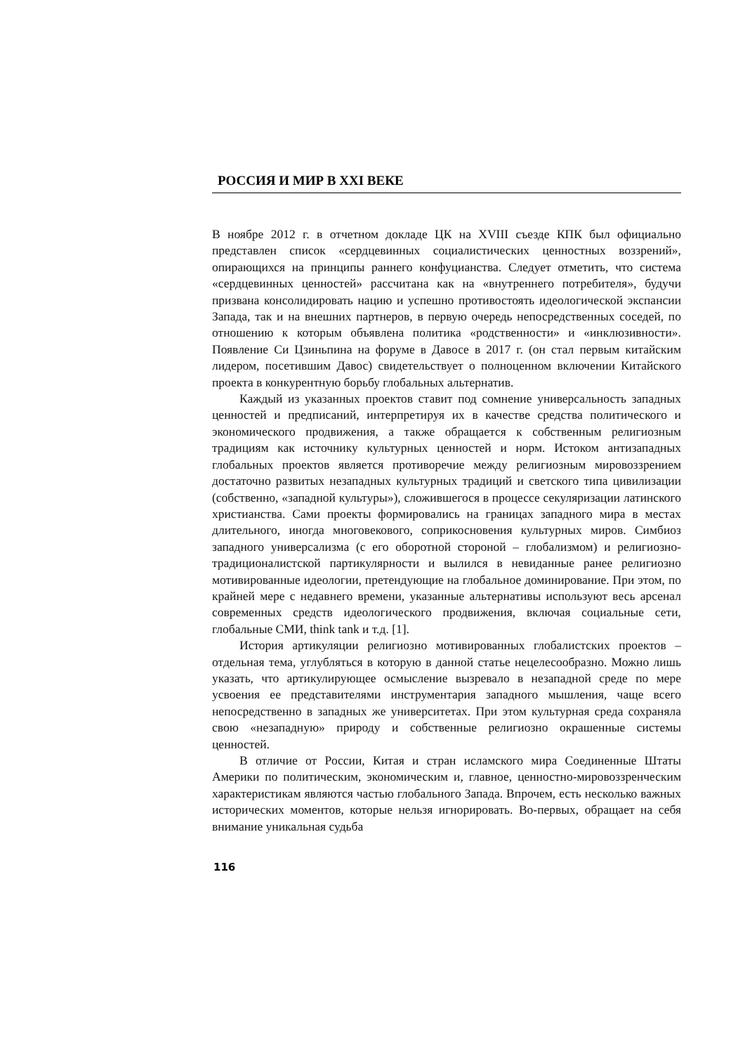РОССИЯ И МИР В XXI ВЕКЕ
В ноябре 2012 г. в отчетном докладе ЦК на XVIII съезде КПК был официально представлен список «сердцевинных социалистических ценностных воззрений», опирающихся на принципы раннего конфуцианства. Следует отметить, что система «сердцевинных ценностей» рассчитана как на «внутреннего потребителя», будучи призвана консолидировать нацию и успешно противостоять идеологической экспансии Запада, так и на внешних партнеров, в первую очередь непосредственных соседей, по отношению к которым объявлена политика «родственности» и «инклюзивности». Появление Си Цзиньпина на форуме в Давосе в 2017 г. (он стал первым китайским лидером, посетившим Давос) свидетельствует о полноценном включении Китайского проекта в конкурентную борьбу глобальных альтернатив.
Каждый из указанных проектов ставит под сомнение универсальность западных ценностей и предписаний, интерпретируя их в качестве средства политического и экономического продвижения, а также обращается к собственным религиозным традициям как источнику культурных ценностей и норм. Истоком антизападных глобальных проектов является противоречие между религиозным мировоззрением достаточно развитых незападных культурных традиций и светского типа цивилизации (собственно, «западной культуры»), сложившегося в процессе секуляризации латинского христианства. Сами проекты формировались на границах западного мира в местах длительного, иногда многовекового, соприкосновения культурных миров. Симбиоз западного универсализма (с его оборотной стороной – глобализмом) и религиозно-традиционалистской партикулярности и вылился в невиданные ранее религиозно мотивированные идеологии, претендующие на глобальное доминирование. При этом, по крайней мере с недавнего времени, указанные альтернативы используют весь арсенал современных средств идеологического продвижения, включая социальные сети, глобальные СМИ, think tank и т.д. [1].
История артикуляции религиозно мотивированных глобалистских проектов – отдельная тема, углубляться в которую в данной статье нецелесообразно. Можно лишь указать, что артикулирующее осмысление вызревало в незападной среде по мере усвоения ее представителями инструментария западного мышления, чаще всего непосредственно в западных же университетах. При этом культурная среда сохраняла свою «незападную» природу и собственные религиозно окрашенные системы ценностей.
В отличие от России, Китая и стран исламского мира Соединенные Штаты Америки по политическим, экономическим и, главное, ценностно-мировоззренческим характеристикам являются частью глобального Запада. Впрочем, есть несколько важных исторических моментов, которые нельзя игнорировать. Во-первых, обращает на себя внимание уникальная судьба
116